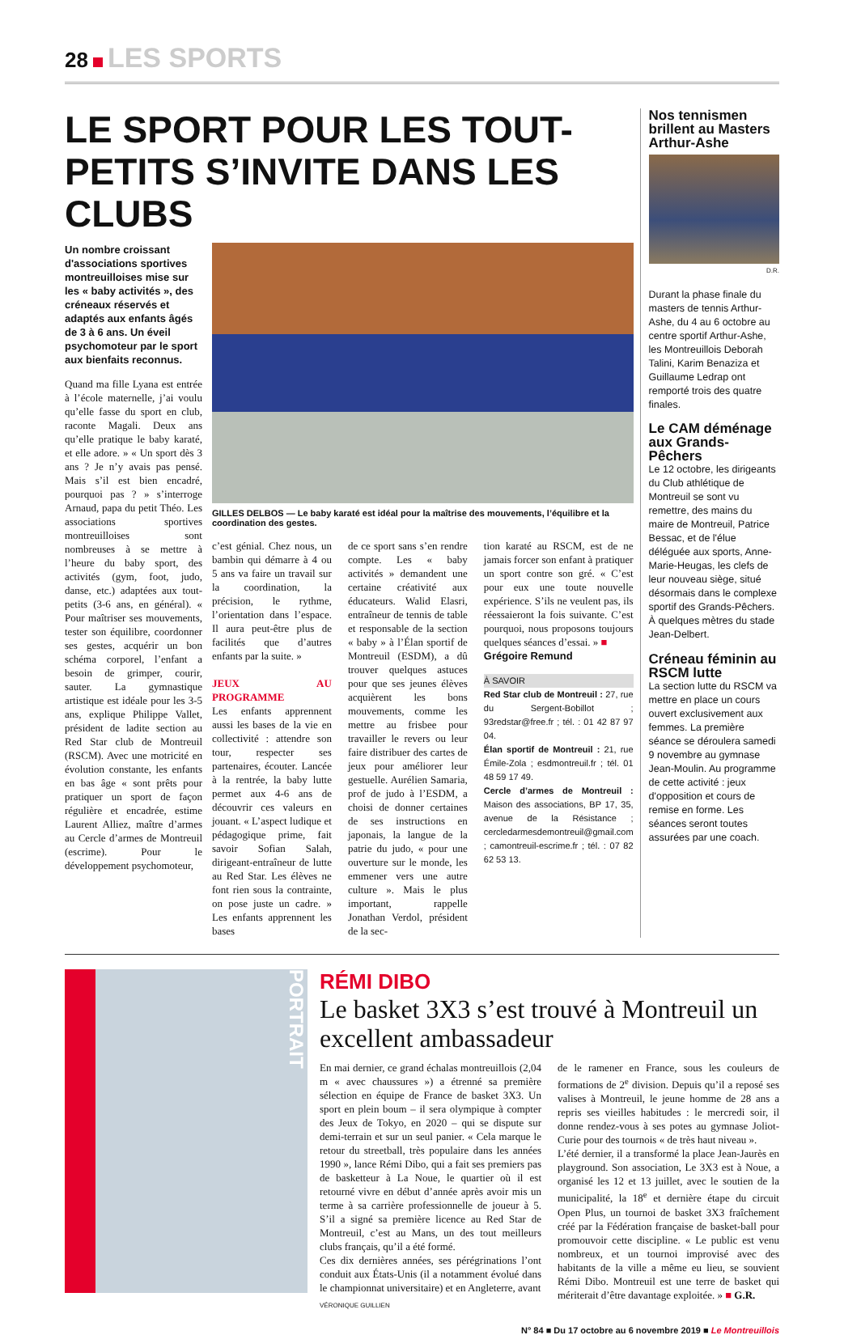28 LES SPORTS
LE SPORT POUR LES TOUT-PETITS S’INVITE DANS LES CLUBS
Un nombre croissant d'associations sportives montreuilloises mise sur les « baby activités », des créneaux réservés et adaptés aux enfants âgés de 3 à 6 ans. Un éveil psychomoteur par le sport aux bienfaits reconnus.
Quand ma fille Lyana est entrée à l’école maternelle, j’ai voulu qu’elle fasse du sport en club, raconte Magali. Deux ans qu’elle pratique le baby karaté, et elle adore. » « Un sport dès 3 ans ? Je n’y avais pas pensé. Mais s’il est bien encadré, pourquoi pas ? » s’interroge Arnaud, papa du petit Théo. Les associations sportives montreuilloises sont nombreuses à se mettre à l’heure du baby sport, des activités (gym, foot, judo, danse, etc.) adaptées aux tout-petits (3-6 ans, en général). « Pour maîtriser ses mouvements, tester son équilibre, coordonner ses gestes, acquérir un bon schéma corporel, l’enfant a besoin de grimper, courir, sauter. La gymnastique artistique est idéale pour les 3-5 ans, explique Philippe Vallet, président de ladite section au Red Star club de Montreuil (RSCM). Avec une motricité en évolution constante, les enfants en bas âge « sont prêts pour pratiquer un sport de façon régulière et encadrée, estime Laurent Alliez, maître d’armes au Cercle d’armes de Montreuil (escrime). Pour le développement psychomoteur,
GILLES DELBOS — Le baby karaté est idéal pour la maîtrise des mouvements, l’équilibre et la coordination des gestes.
c’est génial. Chez nous, un bambin qui démarre à 4 ou 5 ans va faire un travail sur la coordination, la précision, le rythme, l’orientation dans l’espace. Il aura peut-être plus de facilités que d’autres enfants par la suite. »
JEUX AU PROGRAMME
Les enfants apprennent aussi les bases de la vie en collectivité : attendre son tour, respecter ses partenaires, écouter. Lancée à la rentrée, la baby lutte permet aux 4-6 ans de découvrir ces valeurs en jouant. « L’aspect ludique et pédagogique prime, fait savoir Sofian Salah, dirigeant-entraîneur de lutte au Red Star. Les élèves ne font rien sous la contrainte, on pose juste un cadre. » Les enfants apprennent les bases
de ce sport sans s’en rendre compte. Les « baby activités » demandent une certaine créativité aux éducateurs. Walid Elasri, entraîneur de tennis de table et responsable de la section « baby » à l’Élan sportif de Montreuil (ESDM), a dû trouver quelques astuces pour que ses jeunes élèves acquièrent les bons mouvements, comme les mettre au frisbee pour travailler le revers ou leur faire distribuer des cartes de jeux pour améliorer leur gestuelle. Aurélien Samaria, prof de judo à l’ESDM, a choisi de donner certaines de ses instructions en japonais, la langue de la patrie du judo, « pour une ouverture sur le monde, les emmener vers une autre culture ». Mais le plus important, rappelle Jonathan Verdol, président de la sec-
tion karaté au RSCM, est de ne jamais forcer son enfant à pratiquer un sport contre son gré. « C’est pour eux une toute nouvelle expérience. S’ils ne veulent pas, ils réessaieront la fois suivante. C’est pourquoi, nous proposons toujours quelques séances d’essai. » ■
Grégoire Remund
À SAVOIR
Red Star club de Montreuil : 27, rue du Sergent-Bobillot ; 93redstar@free.fr ; tél. : 01 42 87 97 04.
Élan sportif de Montreuil : 21, rue Émile-Zola ; esdmontreuil.fr ; tél. 01 48 59 17 49.
Cercle d’armes de Montreuil : Maison des associations, BP 17, 35, avenue de la Résistance ; cercledarmesdemontreuil@gmail.com ; camontreuil-escrime.fr ; tél. : 07 82 62 53 13.
Nos tennismen brillent au Masters Arthur-Ashe
D.R.
Durant la phase finale du masters de tennis Arthur-Ashe, du 4 au 6 octobre au centre sportif Arthur-Ashe, les Montreuillois Deborah Talini, Karim Benaziza et Guillaume Ledrap ont remporté trois des quatre finales.
Le CAM déménage aux Grands-Pêchers
Le 12 octobre, les dirigeants du Club athlétique de Montreuil se sont vu remettre, des mains du maire de Montreuil, Patrice Bessac, et de l'élue déléguée aux sports, Anne-Marie-Heugas, les clefs de leur nouveau siège, situé désormais dans le complexe sportif des Grands-Pêchers. À quelques mètres du stade Jean-Delbert.
Créneau féminin au RSCM lutte
La section lutte du RSCM va mettre en place un cours ouvert exclusivement aux femmes. La première séance se déroulera samedi 9 novembre au gymnase Jean-Moulin. Au programme de cette activité : jeux d'opposition et cours de remise en forme. Les séances seront toutes assurées par une coach.
PORTRAIT
RÉMI DIBO
Le basket 3X3 s’est trouvé à Montreuil un excellent ambassadeur
En mai dernier, ce grand échalas montreuillois (2,04 m « avec chaussures ») a étrenné sa première sélection en équipe de France de basket 3X3. Un sport en plein boum – il sera olympique à compter des Jeux de Tokyo, en 2020 – qui se dispute sur demi-terrain et sur un seul panier. « Cela marque le retour du streetball, très populaire dans les années 1990 », lance Rémi Dibo, qui a fait ses premiers pas de basketteur à La Noue, le quartier où il est retourné vivre en début d’année après avoir mis un terme à sa carrière professionnelle de joueur à 5. S’il a signé sa première licence au Red Star de Montreuil, c’est au Mans, un des tout meilleurs clubs français, qu’il a été formé.
Ces dix dernières années, ses pérégrinations l’ont conduit aux États-Unis (il a notamment évolué dans le championnat universitaire) et en Angleterre, avant
de le ramener en France, sous les couleurs de formations de 2<sup>e</sup> division. Depuis qu’il a reposé ses valises à Montreuil, le jeune homme de 28 ans a repris ses vieilles habitudes : le mercredi soir, il donne rendez-vous à ses potes au gymnase Joliot-Curie pour des tournois « de très haut niveau ».
L’été dernier, il a transformé la place Jean-Jaurès en playground. Son association, Le 3X3 est à Noue, a organisé les 12 et 13 juillet, avec le soutien de la municipalité, la 18<sup>e</sup> et dernière étape du circuit Open Plus, un tournoi de basket 3X3 fraîchement créé par la Fédération française de basket-ball pour promouvoir cette discipline. « Le public est venu nombreux, et un tournoi improvisé avec des habitants de la ville a même eu lieu, se souvient Rémi Dibo. Montreuil est une terre de basket qui mériterait d’être davantage exploitée. » ■ G.R.
VÉRONIQUE GUILLIEN
N° 84 ■ Du 17 octobre au 6 novembre 2019 ■ Le Montreuillois